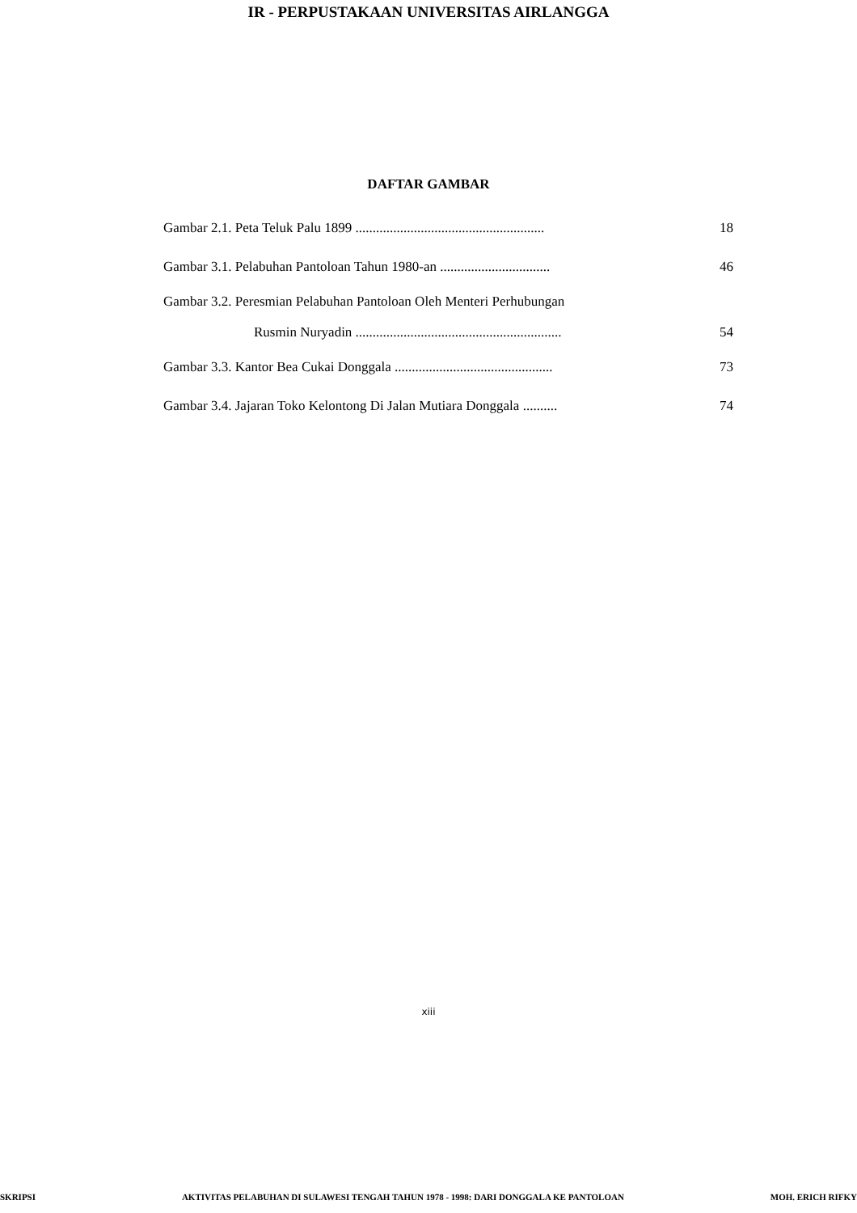IR - PERPUSTAKAAN UNIVERSITAS AIRLANGGA
DAFTAR GAMBAR
Gambar 2.1. Peta Teluk Palu 1899 ....................................................... 18
Gambar 3.1. Pelabuhan Pantoloan Tahun 1980-an ................................ 46
Gambar 3.2. Peresmian Pelabuhan Pantoloan Oleh Menteri Perhubungan
Rusmin Nuryadin ............................................................ 54
Gambar 3.3. Kantor Bea Cukai Donggala .............................................. 73
Gambar 3.4. Jajaran Toko Kelontong Di Jalan Mutiara Donggala .......... 74
xiii
SKRIPSI AKTIVITAS PELABUHAN DI SULAWESI TENGAH TAHUN 1978 - 1998: DARI DONGGALA KE PANTOLOAN MOH. ERICH RIFKY